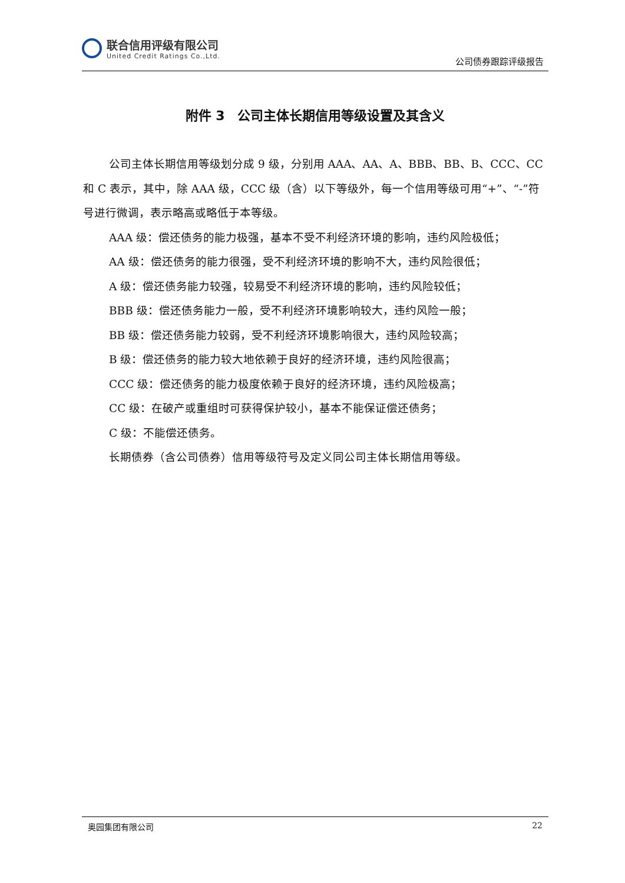联合信用评级有限公司
United Credit Ratings Co.,Ltd.
公司债券跟踪评级报告
附件 3　公司主体长期信用等级设置及其含义
公司主体长期信用等级划分成 9 级，分别用 AAA、AA、A、BBB、BB、B、CCC、CC 和 C 表示，其中，除 AAA 级，CCC 级（含）以下等级外，每一个信用等级可用“+”、“-”符号进行微调，表示略高或略低于本等级。
AAA 级：偿还债务的能力极强，基本不受不利经济环境的影响，违约风险极低；
AA 级：偿还债务的能力很强，受不利经济环境的影响不大，违约风险很低；
A 级：偿还债务能力较强，较易受不利经济环境的影响，违约风险较低；
BBB 级：偿还债务能力一般，受不利经济环境影响较大，违约风险一般；
BB 级：偿还债务能力较弱，受不利经济环境影响很大，违约风险较高；
B 级：偿还债务的能力较大地依赖于良好的经济环境，违约风险很高；
CCC 级：偿还债务的能力极度依赖于良好的经济环境，违约风险极高；
CC 级：在破产或重组时可获得保护较小，基本不能保证偿还债务；
C 级：不能偿还债务。
长期债券（含公司债券）信用等级符号及定义同公司主体长期信用等级。
奥园集团有限公司 22